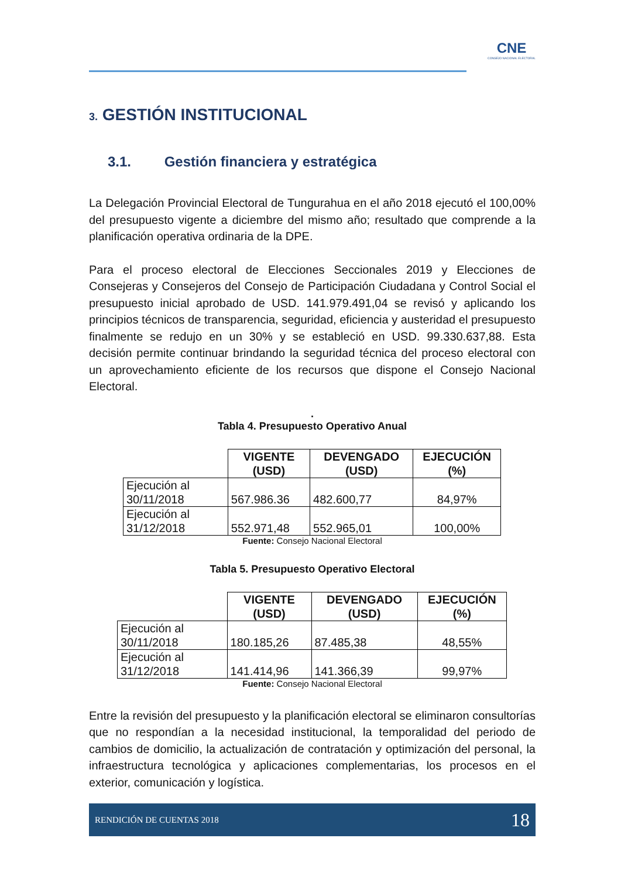CNE
CONSEJO NACIONAL ELECTORAL
3. GESTIÓN INSTITUCIONAL
3.1. Gestión financiera y estratégica
La Delegación Provincial Electoral de Tungurahua en el año 2018 ejecutó el 100,00% del presupuesto vigente a diciembre del mismo año; resultado que comprende a la planificación operativa ordinaria de la DPE.
Para el proceso electoral de Elecciones Seccionales 2019 y Elecciones de Consejeras y Consejeros del Consejo de Participación Ciudadana y Control Social el presupuesto inicial aprobado de USD. 141.979.491,04 se revisó y aplicando los principios técnicos de transparencia, seguridad, eficiencia y austeridad el presupuesto finalmente se redujo en un 30% y se estableció en USD. 99.330.637,88. Esta decisión permite continuar brindando la seguridad técnica del proceso electoral con un aprovechamiento eficiente de los recursos que dispone el Consejo Nacional Electoral.
.
Tabla 4. Presupuesto Operativo Anual
| | VIGENTE (USD) | DEVENGADO (USD) | EJECUCIÓN (%) |
| --- | --- | --- | --- |
| Ejecución al 30/11/2018 | 567.986.36 | 482.600,77 | 84,97% |
| Ejecución al 31/12/2018 | 552.971,48 | 552.965,01 | 100,00% |
Fuente: Consejo Nacional Electoral
Tabla 5. Presupuesto Operativo Electoral
| | VIGENTE (USD) | DEVENGADO (USD) | EJECUCIÓN (%) |
| --- | --- | --- | --- |
| Ejecución al 30/11/2018 | 180.185,26 | 87.485,38 | 48,55% |
| Ejecución al 31/12/2018 | 141.414,96 | 141.366,39 | 99,97% |
Fuente: Consejo Nacional Electoral
Entre la revisión del presupuesto y la planificación electoral se eliminaron consultorías que no respondían a la necesidad institucional, la temporalidad del periodo de cambios de domicilio, la actualización de contratación y optimización del personal, la infraestructura tecnológica y aplicaciones complementarias, los procesos en el exterior, comunicación y logística.
RENDICIÓN DE CUENTAS 2018 18